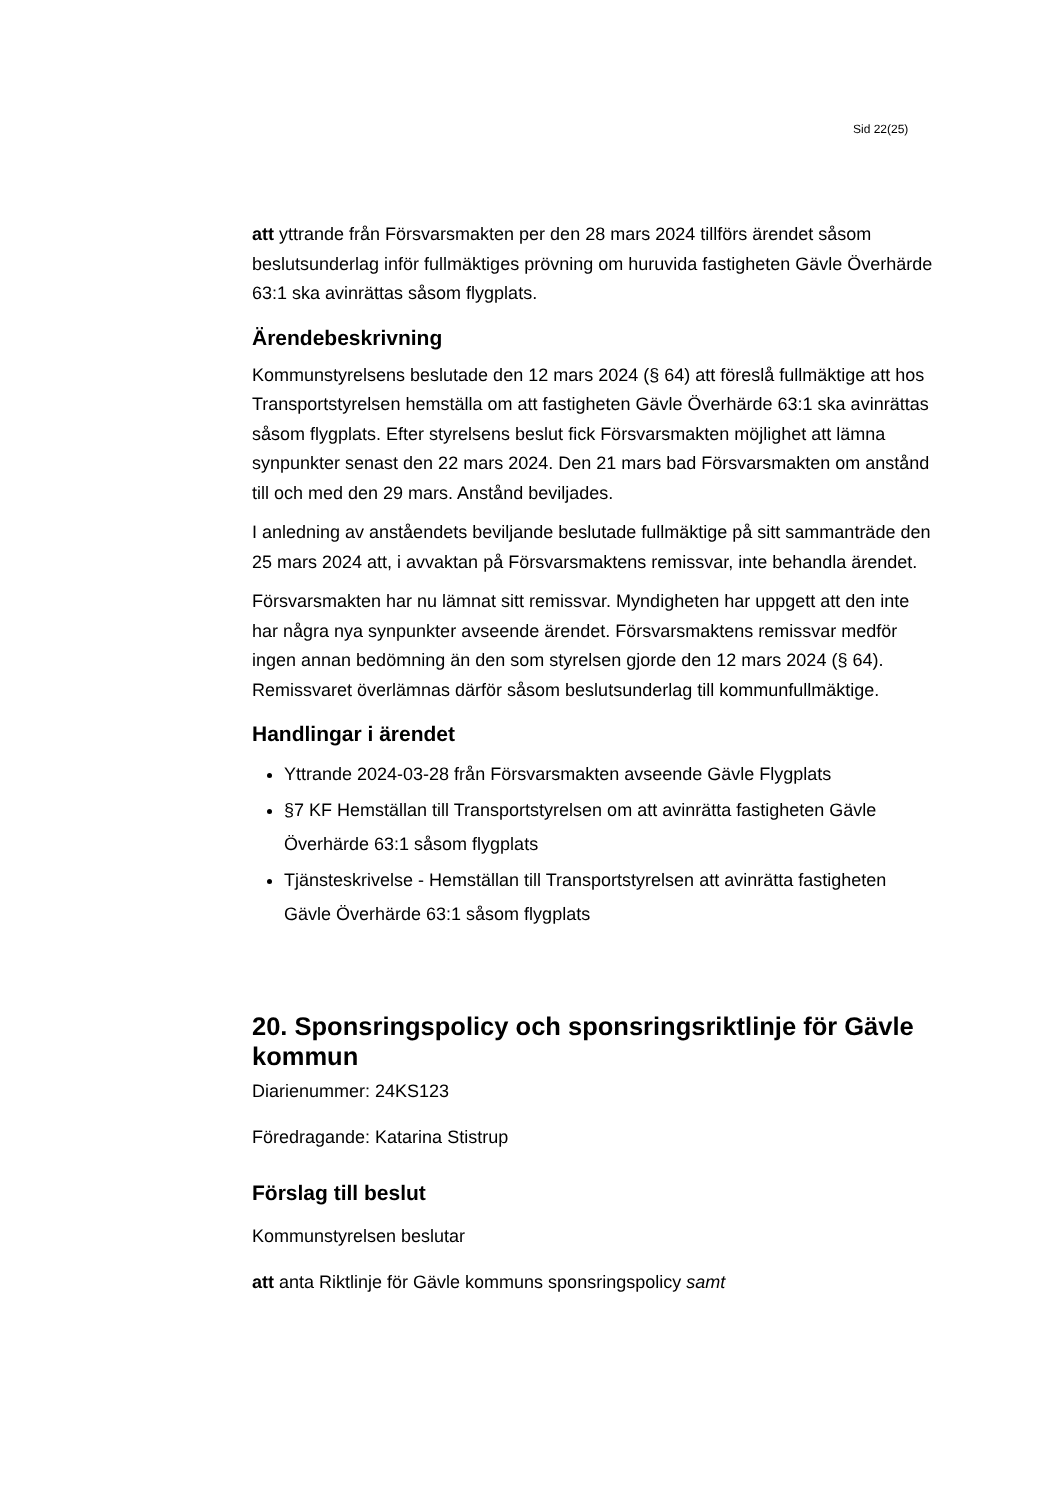Sid 22(25)
att yttrande från Försvarsmakten per den 28 mars 2024 tillförs ärendet såsom beslutsunderlag inför fullmäktiges prövning om huruvida fastigheten Gävle Överhärde 63:1 ska avinrättas såsom flygplats.
Ärendebeskrivning
Kommunstyrelsens beslutade den 12 mars 2024 (§ 64) att föreslå fullmäktige att hos Transportstyrelsen hemställa om att fastigheten Gävle Överhärde 63:1 ska avinrättas såsom flygplats. Efter styrelsens beslut fick Försvarsmakten möjlighet att lämna synpunkter senast den 22 mars 2024. Den 21 mars bad Försvarsmakten om anstånd till och med den 29 mars. Anstånd beviljades.
I anledning av anståendets beviljande beslutade fullmäktige på sitt sammanträde den 25 mars 2024 att, i avvaktan på Försvarsmaktens remissvar, inte behandla ärendet.
Försvarsmakten har nu lämnat sitt remissvar. Myndigheten har uppgett att den inte har några nya synpunkter avseende ärendet. Försvarsmaktens remissvar medför ingen annan bedömning än den som styrelsen gjorde den 12 mars 2024 (§ 64). Remissvaret överlämnas därför såsom beslutsunderlag till kommunfullmäktige.
Handlingar i ärendet
Yttrande 2024-03-28 från Försvarsmakten avseende Gävle Flygplats
§7 KF Hemställan till Transportstyrelsen om att avinrätta fastigheten Gävle Överhärde 63:1 såsom flygplats
Tjänsteskrivelse - Hemställan till Transportstyrelsen att avinrätta fastigheten Gävle Överhärde 63:1 såsom flygplats
20. Sponsringspolicy och sponsringsriktlinje för Gävle kommun
Diarienummer: 24KS123
Föredragande: Katarina Stistrup
Förslag till beslut
Kommunstyrelsen beslutar
att anta Riktlinje för Gävle kommuns sponsringspolicy samt